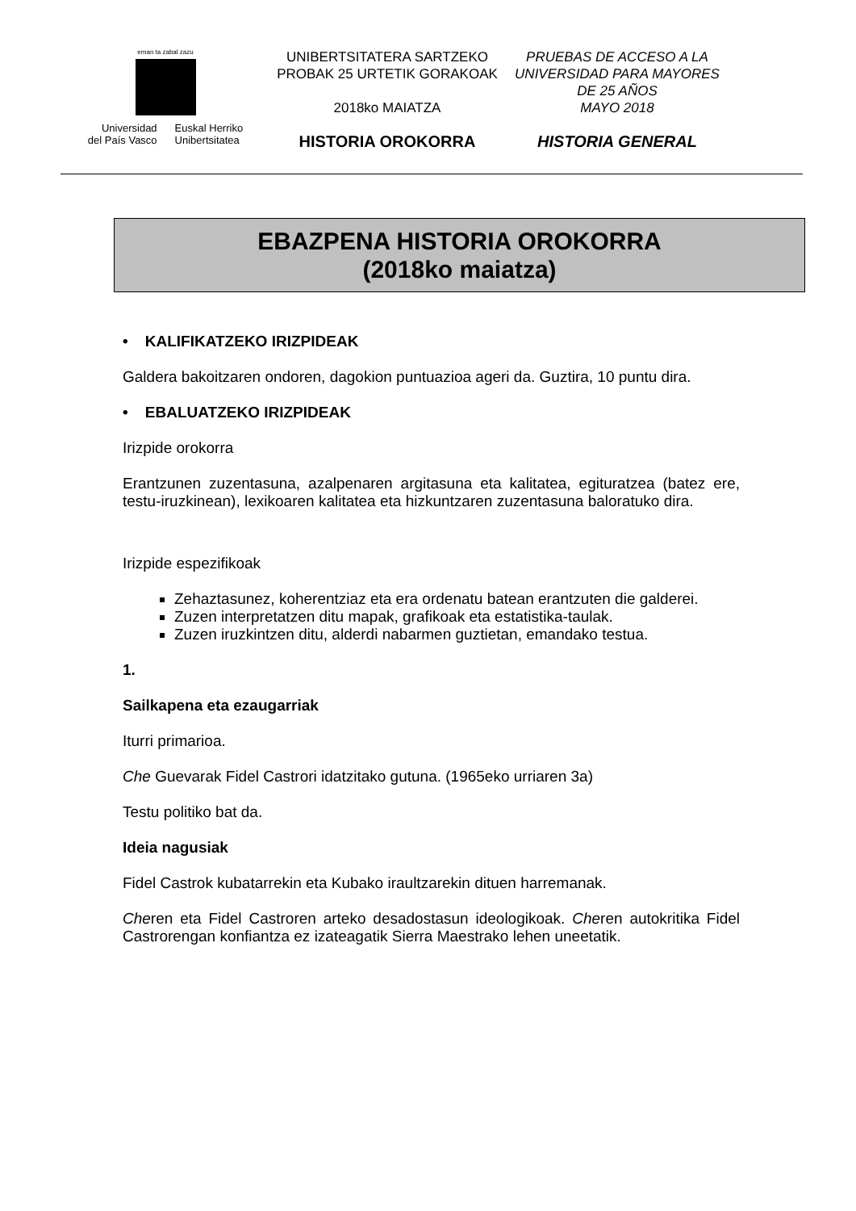eman ta zabal zazu
Universidad
del País Vasco
Euskal Herriko
Unibertsitatea
UNIBERTSITATERA SARTZEKO
PROBAK 25 URTETIK GORAKOAK
2018ko MAIATZA
HISTORIA OROKORRA
PRUEBAS DE ACCESO A LA
UNIVERSIDAD PARA MAYORES
DE 25 AÑOS
MAYO 2018
HISTORIA GENERAL
EBAZPENA HISTORIA OROKORRA
(2018ko maiatza)
• KALIFIKATZEKO IRIZPIDEAK
Galdera bakoitzaren ondoren, dagokion puntuazioa ageri da. Guztira, 10 puntu dira.
• EBALUATZEKO IRIZPIDEAK
Irizpide orokorra
Erantzunen zuzentasuna, azalpenaren argitasuna eta kalitatea, egituratzea (batez ere, testu-iruzkinean), lexikoaren kalitatea eta hizkuntzaren zuzentasuna baloratuko dira.
Irizpide espezifikoak
Zehaztasunez, koherentziaz eta era ordenatu batean erantzuten die galderei.
Zuzen interpretatzen ditu mapak, grafikoak eta estatistika-taulak.
Zuzen iruzkintzen ditu, alderdi nabarmen guztietan, emandako testua.
1.
Sailkapena eta ezaugarriak
Iturri primarioa.
Che Guevarak Fidel Castrori idatzitako gutuna. (1965eko urriaren 3a)
Testu politiko bat da.
Ideia nagusiak
Fidel Castrok kubatarrekin eta Kubako iraultzarekin dituen harremanak.
Cheren eta Fidel Castroren arteko desadostasun ideologikoak. Cheren autokritika Fidel Castrorengan konfiantza ez izateagatik Sierra Maestrako lehen uneetatik.